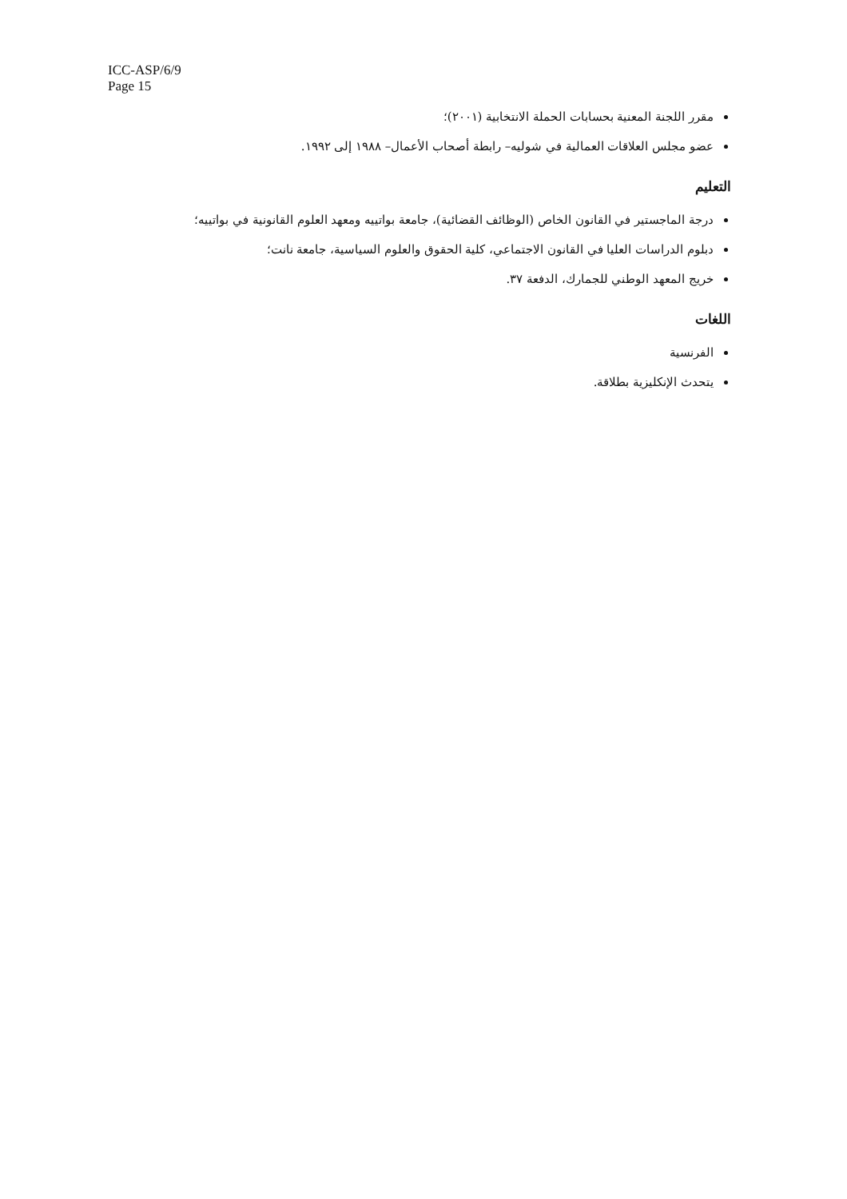ICC-ASP/6/9
Page 15
مقرر اللجنة المعنية بحسابات الحملة الانتخابية (٢٠٠١)؛
عضو مجلس العلاقات العمالية في شوليه– رابطة أصحاب الأعمال– ١٩٨٨ إلى ١٩٩٢.
التعليم
درجة الماجستير في القانون الخاص (الوظائف القضائية)، جامعة بواتييه ومعهد العلوم القانونية في بواتييه؛
دبلوم الدراسات العليا في القانون الاجتماعي، كلية الحقوق والعلوم السياسية، جامعة نانت؛
خريج المعهد الوطني للجمارك، الدفعة ٣٧.
اللغات
الفرنسية
يتحدث الإنكليزية بطلاقة.